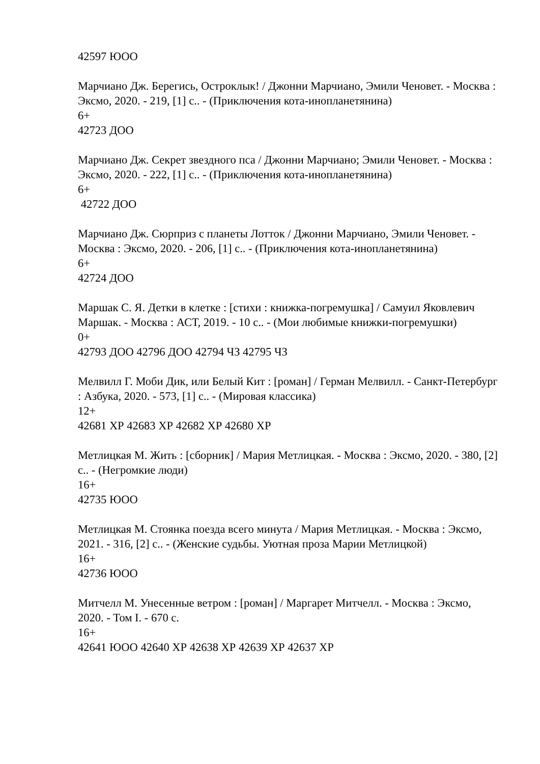42597 ЮОО
Марчиано Дж. Берегись, Остроклык! / Джонни Марчиано, Эмили Ченовет. - Москва : Эксмо, 2020. - 219, [1] с.. - (Приключения кота-инопланетянина)
6+
42723 ДОО
Марчиано Дж. Секрет звездного пса / Джонни Марчиано; Эмили Ченовет. - Москва : Эксмо, 2020. - 222, [1] с.. - (Приключения кота-инопланетянина)
6+
42722 ДОО
Марчиано Дж. Сюрприз с планеты Лотток / Джонни Марчиано, Эмили Ченовет. - Москва : Эксмо, 2020. - 206, [1] с.. - (Приключения кота-инопланетянина)
6+
42724 ДОО
Маршак С. Я. Детки в клетке : [стихи : книжка-погремушка] / Самуил Яковлевич Маршак. - Москва : АСТ, 2019. - 10 с.. - (Мои любимые книжки-погремушки)
0+
42793 ДОО 42796 ДОО 42794 ЧЗ 42795 ЧЗ
Мелвилл Г. Моби Дик, или Белый Кит : [роман] / Герман Мелвилл. - Санкт-Петербург : Азбука, 2020. - 573, [1] с.. - (Мировая классика)
12+
42681 ХР 42683 ХР 42682 ХР 42680 ХР
Метлицкая М. Жить : [сборник] / Мария Метлицкая. - Москва : Эксмо, 2020. - 380, [2] с.. - (Негромкие люди)
16+
42735 ЮОО
Метлицкая М. Стоянка поезда всего минута / Мария Метлицкая. - Москва : Эксмо, 2021. - 316, [2] с.. - (Женские судьбы. Уютная проза Марии Метлицкой)
16+
42736 ЮОО
Митчелл М. Унесенные ветром : [роман] / Маргарет Митчелл. - Москва : Эксмо, 2020. - Том I. - 670 с.
16+
42641 ЮОО 42640 ХР 42638 ХР 42639 ХР 42637 ХР